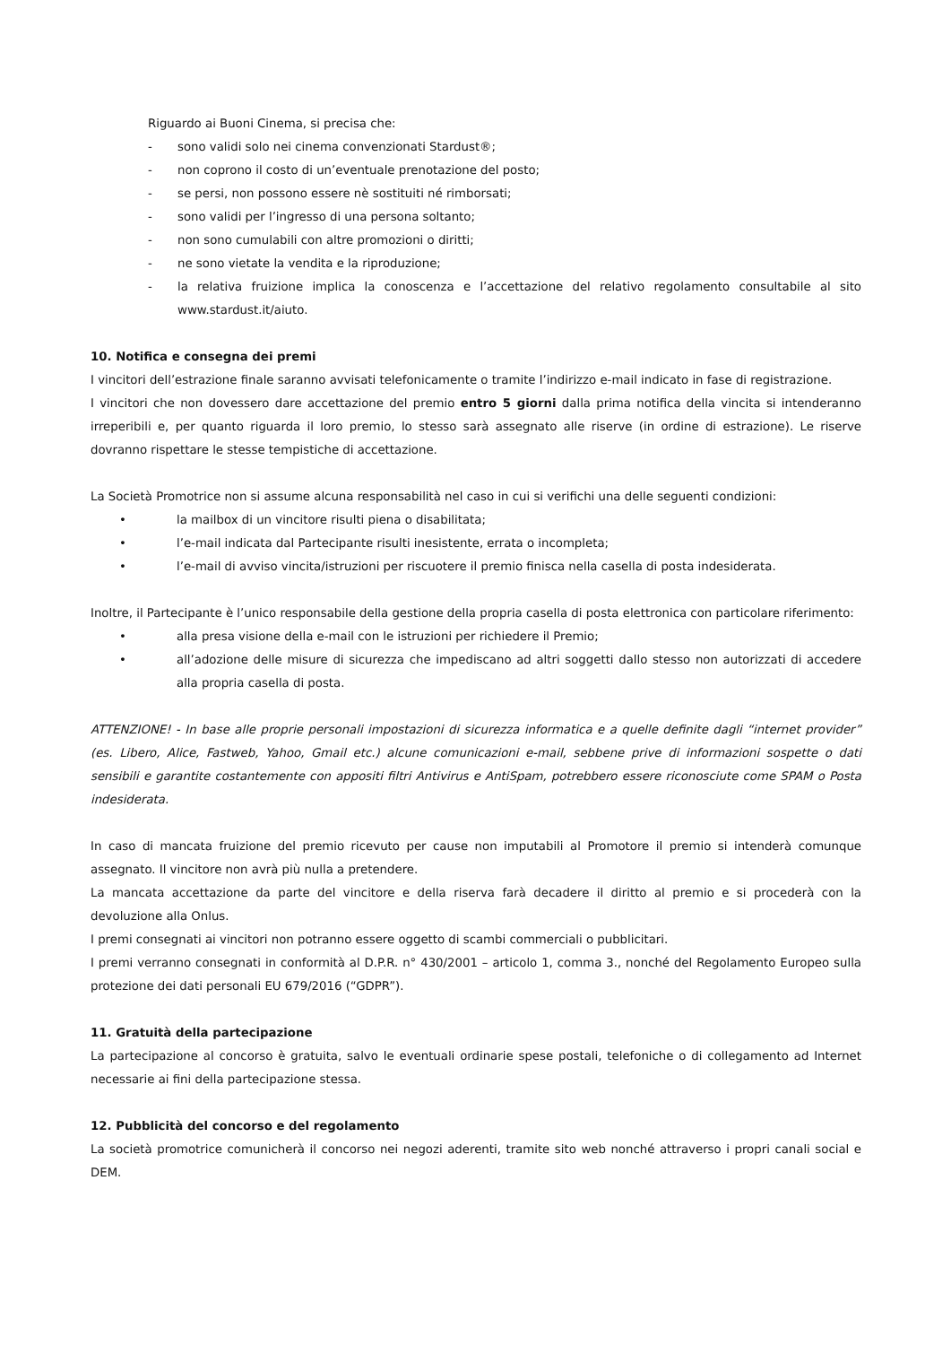Riguardo ai Buoni Cinema, si precisa che:
- sono validi solo nei cinema convenzionati Stardust®;
- non coprono il costo di un’eventuale prenotazione del posto;
- se persi, non possono essere nè sostituiti né rimborsati;
- sono validi per l’ingresso di una persona soltanto;
- non sono cumulabili con altre promozioni o diritti;
- ne sono vietate la vendita e la riproduzione;
- la relativa fruizione implica la conoscenza e l’accettazione del relativo regolamento consultabile al sito www.stardust.it/aiuto.
10. Notifica e consegna dei premi
I vincitori dell’estrazione finale saranno avvisati telefonicamente o tramite l’indirizzo e-mail indicato in fase di registrazione.
I vincitori che non dovessero dare accettazione del premio entro 5 giorni dalla prima notifica della vincita si intenderanno irreperibili e, per quanto riguarda il loro premio, lo stesso sarà assegnato alle riserve (in ordine di estrazione). Le riserve dovranno rispettare le stesse tempistiche di accettazione.
La Società Promotrice non si assume alcuna responsabilità nel caso in cui si verifichi una delle seguenti condizioni:
• la mailbox di un vincitore risulti piena o disabilitata;
• l’e-mail indicata dal Partecipante risulti inesistente, errata o incompleta;
• l’e-mail di avviso vincita/istruzioni per riscuotere il premio finisca nella casella di posta indesiderata.
Inoltre, il Partecipante è l’unico responsabile della gestione della propria casella di posta elettronica con particolare riferimento:
• alla presa visione della e-mail con le istruzioni per richiedere il Premio;
• all’adozione delle misure di sicurezza che impediscano ad altri soggetti dallo stesso non autorizzati di accedere alla propria casella di posta.
ATTENZIONE! - In base alle proprie personali impostazioni di sicurezza informatica e a quelle definite dagli “internet provider” (es. Libero, Alice, Fastweb, Yahoo, Gmail etc.) alcune comunicazioni e-mail, sebbene prive di informazioni sospette o dati sensibili e garantite costantemente con appositi filtri Antivirus e AntiSpam, potrebbero essere riconosciute come SPAM o Posta indesiderata.
In caso di mancata fruizione del premio ricevuto per cause non imputabili al Promotore il premio si intenderà comunque assegnato. Il vincitore non avrà più nulla a pretendere.
La mancata accettazione da parte del vincitore e della riserva farà decadere il diritto al premio e si procederà con la devoluzione alla Onlus.
I premi consegnati ai vincitori non potranno essere oggetto di scambi commerciali o pubblicitari.
I premi verranno consegnati in conformità al D.P.R. n° 430/2001 – articolo 1, comma 3., nonché del Regolamento Europeo sulla protezione dei dati personali EU 679/2016 (“GDPR”).
11. Gratuità della partecipazione
La partecipazione al concorso è gratuita, salvo le eventuali ordinarie spese postali, telefoniche o di collegamento ad Internet necessarie ai fini della partecipazione stessa.
12. Pubblicità del concorso e del regolamento
La società promotrice comunicherà il concorso nei negozi aderenti, tramite sito web nonché attraverso i propri canali social e DEM.